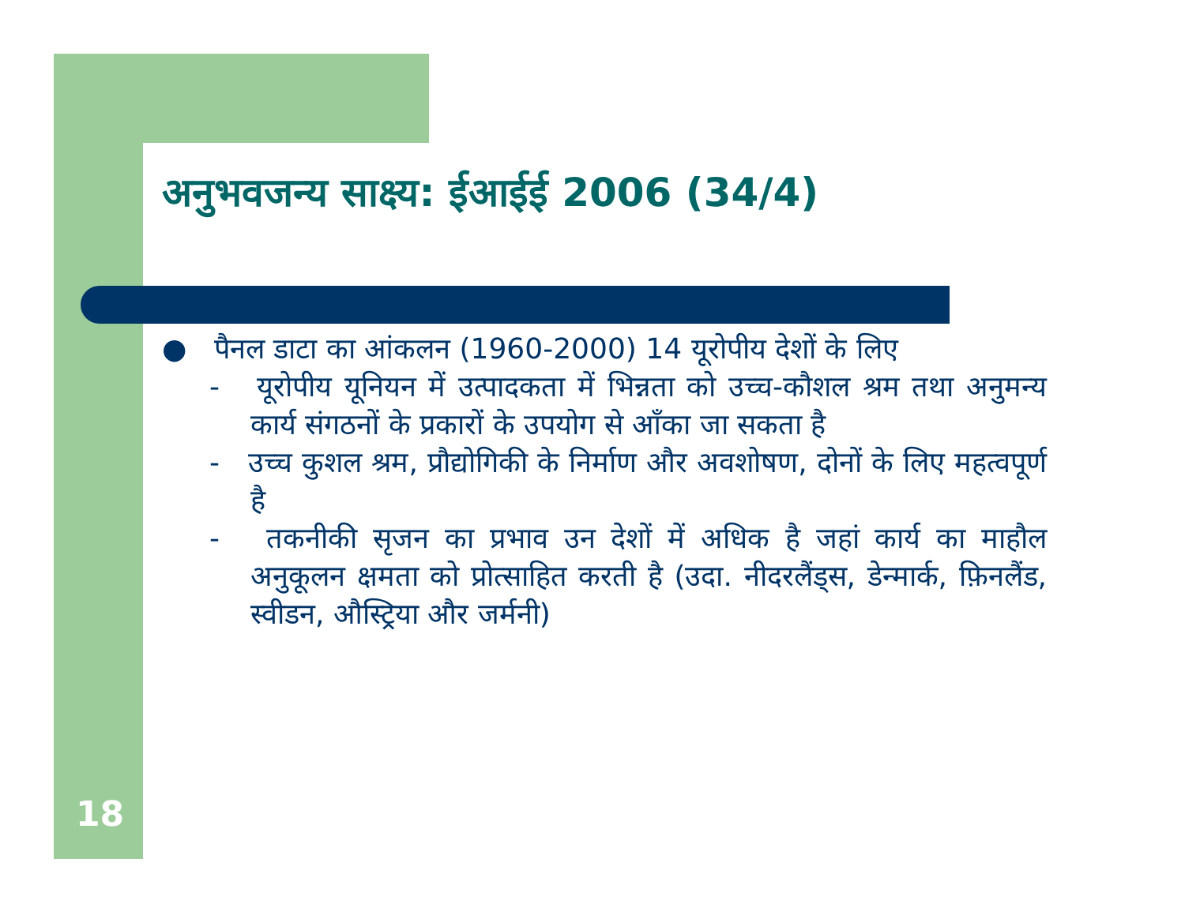अनुभवजन्य साक्ष्य: ईआईई 2006 (34/4)
● पैनल डाटा का आंकलन (1960-2000) 14 यूरोपीय देशों के लिए
- यूरोपीय यूनियन में उत्पादकता में भिन्नता को उच्च-कौशल श्रम तथा अनुमन्य कार्य संगठनों के प्रकारों के उपयोग से आँका जा सकता है
- उच्च कुशल श्रम, प्रौद्योगिकी के निर्माण और अवशोषण, दोनों के लिए महत्वपूर्ण है
- तकनीकी सृजन का प्रभाव उन देशों में अधिक है जहां कार्य का माहौल अनुकूलन क्षमता को प्रोत्साहित करती है (उदा. नीदरलैंड्स, डेन्मार्क, फ़िनलैंड, स्वीडन, औस्ट्रिया और जर्मनी)
18